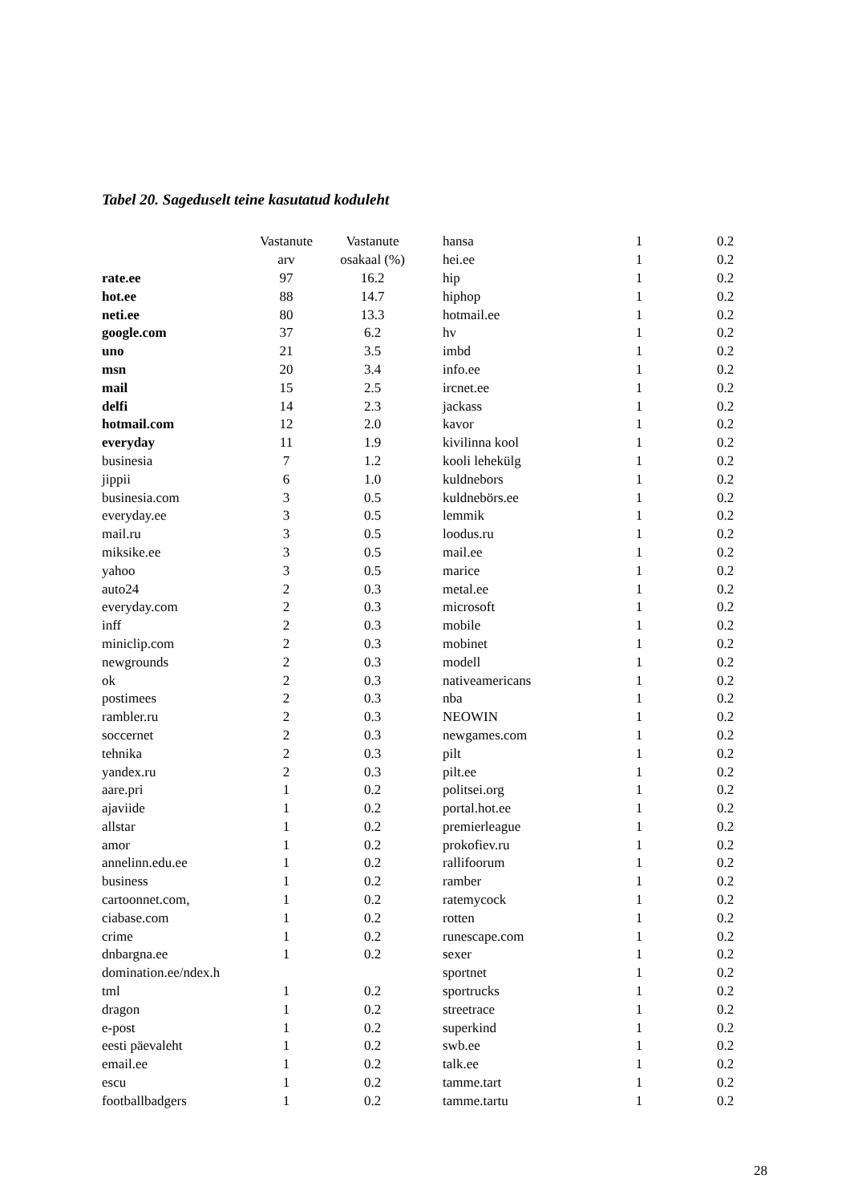Tabel 20. Sageduselt teine kasutatud koduleht
| | Vastanute | Vastanute |
| --- | --- | --- |
| | arv | osakaal (%) |
| rate.ee | 97 | 16.2 |
| hot.ee | 88 | 14.7 |
| neti.ee | 80 | 13.3 |
| google.com | 37 | 6.2 |
| uno | 21 | 3.5 |
| msn | 20 | 3.4 |
| mail | 15 | 2.5 |
| delfi | 14 | 2.3 |
| hotmail.com | 12 | 2.0 |
| everyday | 11 | 1.9 |
| businesia | 7 | 1.2 |
| jippii | 6 | 1.0 |
| businesia.com | 3 | 0.5 |
| everyday.ee | 3 | 0.5 |
| mail.ru | 3 | 0.5 |
| miksike.ee | 3 | 0.5 |
| yahoo | 3 | 0.5 |
| auto24 | 2 | 0.3 |
| everyday.com | 2 | 0.3 |
| inff | 2 | 0.3 |
| miniclip.com | 2 | 0.3 |
| newgrounds | 2 | 0.3 |
| ok | 2 | 0.3 |
| postimees | 2 | 0.3 |
| rambler.ru | 2 | 0.3 |
| soccernet | 2 | 0.3 |
| tehnika | 2 | 0.3 |
| yandex.ru | 2 | 0.3 |
| aare.pri | 1 | 0.2 |
| ajaviide | 1 | 0.2 |
| allstar | 1 | 0.2 |
| amor | 1 | 0.2 |
| annelinn.edu.ee | 1 | 0.2 |
| business | 1 | 0.2 |
| cartoonnet.com, | 1 | 0.2 |
| ciabase.com | 1 | 0.2 |
| crime | 1 | 0.2 |
| dnbargna.ee | 1 | 0.2 |
| domination.ee/ndex.h | | |
| tml | 1 | 0.2 |
| dragon | 1 | 0.2 |
| e-post | 1 | 0.2 |
| eesti päevaleht | 1 | 0.2 |
| email.ee | 1 | 0.2 |
| escu | 1 | 0.2 |
| footballbadgers | 1 | 0.2 |
| hansa | 1 | 0.2 |
| hei.ee | 1 | 0.2 |
| hip | 1 | 0.2 |
| hiphop | 1 | 0.2 |
| hotmail.ee | 1 | 0.2 |
| hv | 1 | 0.2 |
| imbd | 1 | 0.2 |
| info.ee | 1 | 0.2 |
| ircnet.ee | 1 | 0.2 |
| jackass | 1 | 0.2 |
| kavor | 1 | 0.2 |
| kivilinna kool | 1 | 0.2 |
| kooli lehekülg | 1 | 0.2 |
| kuldnebors | 1 | 0.2 |
| kuldnebörs.ee | 1 | 0.2 |
| lemmik | 1 | 0.2 |
| loodus.ru | 1 | 0.2 |
| mail.ee | 1 | 0.2 |
| marice | 1 | 0.2 |
| metal.ee | 1 | 0.2 |
| microsoft | 1 | 0.2 |
| mobile | 1 | 0.2 |
| mobinet | 1 | 0.2 |
| modell | 1 | 0.2 |
| nativeamericans | 1 | 0.2 |
| nba | 1 | 0.2 |
| NEOWIN | 1 | 0.2 |
| newgames.com | 1 | 0.2 |
| pilt | 1 | 0.2 |
| pilt.ee | 1 | 0.2 |
| politsei.org | 1 | 0.2 |
| portal.hot.ee | 1 | 0.2 |
| premierleague | 1 | 0.2 |
| prokofiev.ru | 1 | 0.2 |
| rallifoorum | 1 | 0.2 |
| ramber | 1 | 0.2 |
| ratemycock | 1 | 0.2 |
| rotten | 1 | 0.2 |
| runescape.com | 1 | 0.2 |
| sexer | 1 | 0.2 |
| sportnet | 1 | 0.2 |
| sportrucks | 1 | 0.2 |
| streetrace | 1 | 0.2 |
| superkind | 1 | 0.2 |
| swb.ee | 1 | 0.2 |
| talk.ee | 1 | 0.2 |
| tamme.tart | 1 | 0.2 |
| tamme.tartu | 1 | 0.2 |
28